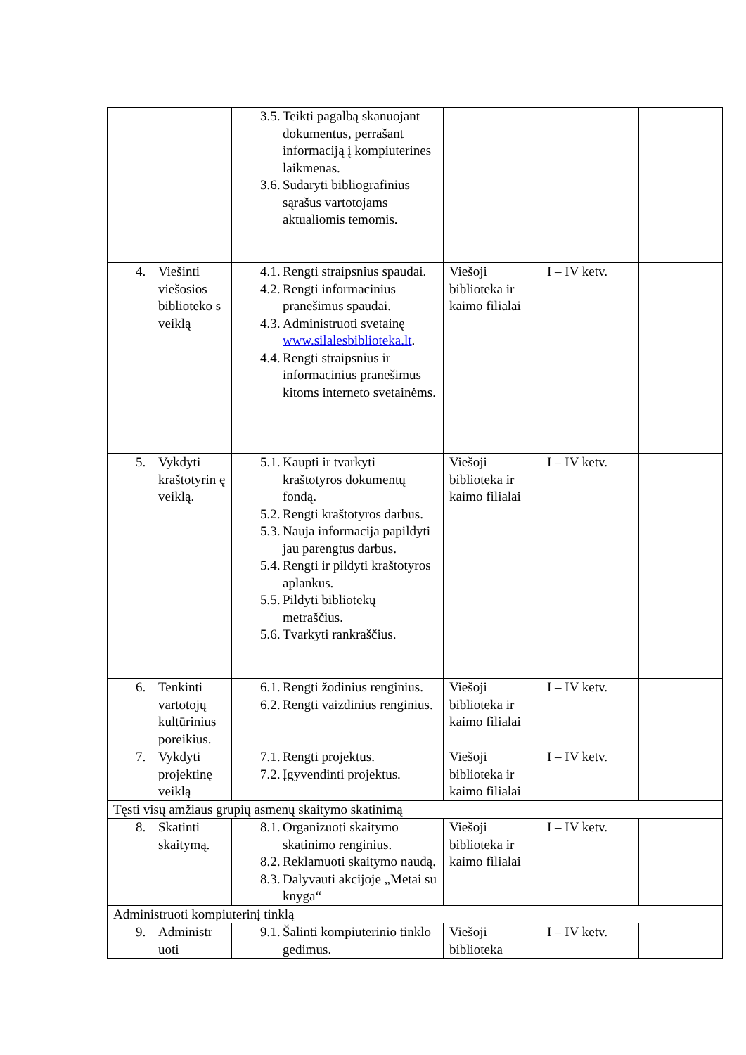| | 3.5. Teikti pagalbą skanuojant dokumentus, perrašant informaciją į kompiuterines laikmenas. 3.6. Sudaryti bibliografinius sąrašus vartotojams aktualiomis temomis. | | | |
| 4. Viešinti viešosios biblioteko s veiklą | 4.1. Rengti straipsnius spaudai. 4.2. Rengti informacinius pranešimus spaudai. 4.3. Administruoti svetainę www.silalesbiblioteka.lt . 4.4. Rengti straipsnius ir informacinius pranešimus kitoms interneto svetainėms. | Viešoji biblioteka ir kaimo filialai | I – IV ketv. | |
| 5. Vykdyti kraštotyrin ę veiklą. | 5.1. Kaupti ir tvarkyti kraštotyros dokumentų fondą. 5.2. Rengti kraštotyros darbus. 5.3. Nauja informacija papildyti jau parengtus darbus. 5.4. Rengti ir pildyti kraštotyros aplankus. 5.5. Pildyti bibliotekų metraščius. 5.6. Tvarkyti rankraščius. | Viešoji biblioteka ir kaimo filialai | I – IV ketv. | |
| 6. Tenkinti vartotojų kultūrinius poreikius. | 6.1. Rengti žodinius renginius. 6.2. Rengti vaizdinius renginius. | Viešoji biblioteka ir kaimo filialai | I – IV ketv. | |
| 7. Vykdyti projektinę veiklą | 7.1. Rengti projektus. 7.2. Įgyvendinti projektus. | Viešoji biblioteka ir kaimo filialai | I – IV ketv. | |
| Tęsti visų amžiaus grupių asmenų skaitymo skatinimą | | | | |
| 8. Skatinti skaitymą. | 8.1. Organizuoti skaitymo skatinimo renginius. 8.2. Reklamuoti skaitymo naudą. 8.3. Dalyvauti akcijoje „Metai su knyga“ | Viešoji biblioteka ir kaimo filialai | I – IV ketv. | |
| Administruoti kompiuterinį tinklą | | | | |
| 9. Administr uoti | 9.1. Šalinti kompiuterinio tinklo gedimus. | Viešoji biblioteka | I – IV ketv. | |